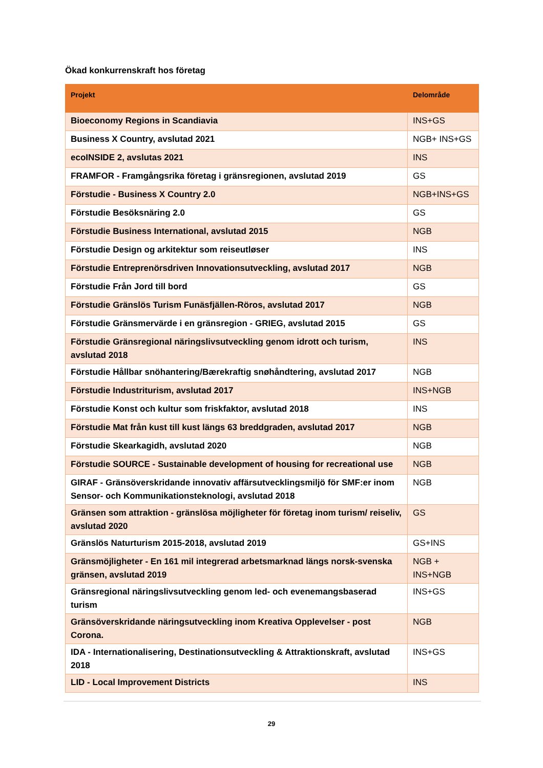Ökad konkurrenskraft hos företag
| Projekt | Delområde |
| --- | --- |
| Bioeconomy Regions in Scandiavia | INS+GS |
| Business X Country, avslutad 2021 | NGB+ INS+GS |
| ecoINSIDE 2, avslutas 2021 | INS |
| FRAMFOR - Framgångsrika företag i gränsregionen, avslutad 2019 | GS |
| Förstudie - Business X Country 2.0 | NGB+INS+GS |
| Förstudie Besöksnäring 2.0 | GS |
| Förstudie Business International, avslutad 2015 | NGB |
| Förstudie Design og arkitektur som reiseutløser | INS |
| Förstudie Entreprenörsdriven Innovationsutveckling, avslutad 2017 | NGB |
| Förstudie Från Jord till bord | GS |
| Förstudie Gränslös Turism Funäsfjällen-Röros, avslutad 2017 | NGB |
| Förstudie Gränsmervärde i en gränsregion - GRIEG, avslutad 2015 | GS |
| Förstudie Gränsregional näringslivsutveckling genom idrott och turism, avslutad 2018 | INS |
| Förstudie Hållbar snöhantering/Bærekraftig snøhåndtering, avslutad 2017 | NGB |
| Förstudie Industriturism, avslutad 2017 | INS+NGB |
| Förstudie Konst och kultur som friskfaktor, avslutad 2018 | INS |
| Förstudie Mat från kust till kust längs 63 breddgraden, avslutad 2017 | NGB |
| Förstudie Skearkagidh, avslutad 2020 | NGB |
| Förstudie SOURCE - Sustainable development of housing for recreational use | NGB |
| GIRAF - Gränsöverskridande innovativ affärsutvecklingsmiljö för SMF:er inom Sensor- och Kommunikationsteknologi, avslutad 2018 | NGB |
| Gränsen som attraktion - gränslösa möjligheter för företag inom turism/ reiseliv, avslutad 2020 | GS |
| Gränslös Naturturism 2015-2018, avslutad 2019 | GS+INS |
| Gränsmöjligheter - En 161 mil integrerad arbetsmarknad längs norsk-svenska gränsen, avslutad 2019 | NGB + INS+NGB |
| Gränsregional näringslivsutveckling genom led- och evenemangsbaserad turism | INS+GS |
| Gränsöverskridande näringsutveckling inom Kreativa Opplevelser - post Corona. | NGB |
| IDA - Internationalisering, Destinationsutveckling & Attraktionskraft, avslutad 2018 | INS+GS |
| LID - Local Improvement Districts | INS |
29